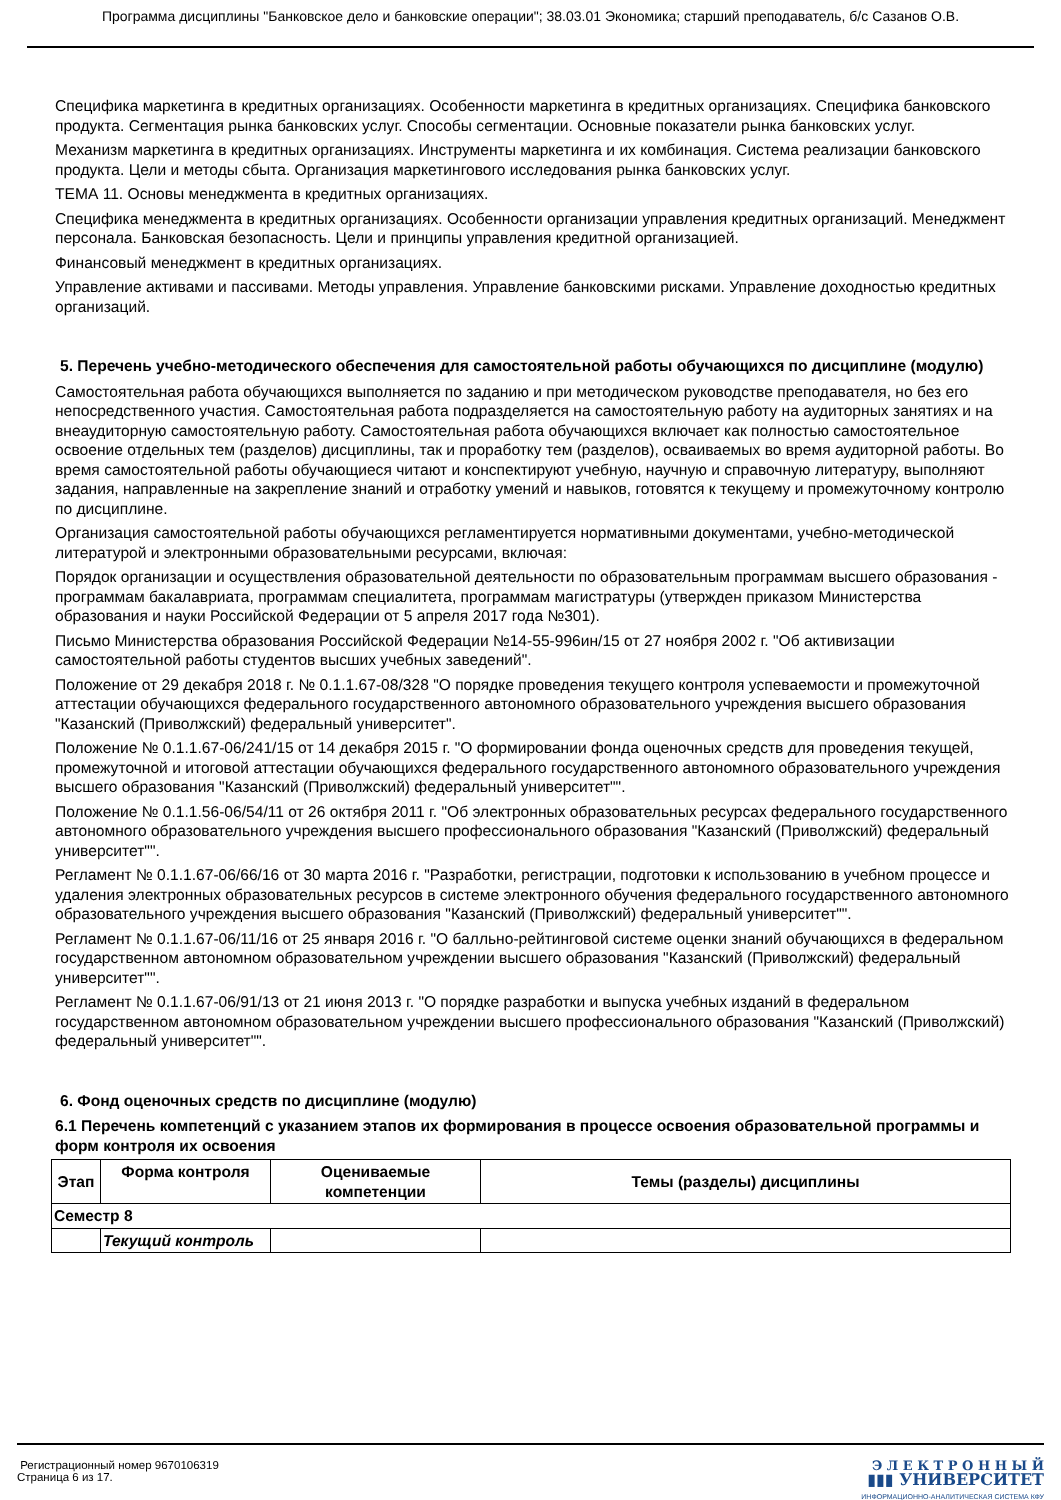Программа дисциплины "Банковское дело и банковские операции"; 38.03.01 Экономика; старший преподаватель, б/с Сазанов О.В.
Специфика маркетинга в кредитных организациях. Особенности маркетинга в кредитных организациях. Специфика банковского продукта. Сегментация рынка банковских услуг. Способы сегментации. Основные показатели рынка банковских услуг.
Механизм маркетинга в кредитных организациях. Инструменты маркетинга и их комбинация. Система реализации банковского продукта. Цели и методы сбыта. Организация маркетингового исследования рынка банковских услуг.
ТЕМА 11. Основы менеджмента в кредитных организациях.
Специфика менеджмента в кредитных организациях. Особенности организации управления кредитных организаций. Менеджмент персонала. Банковская безопасность. Цели и принципы управления кредитной организацией.
Финансовый менеджмент в кредитных организациях.
Управление активами и пассивами. Методы управления. Управление банковскими рисками. Управление доходностью кредитных организаций.
5. Перечень учебно-методического обеспечения для самостоятельной работы обучающихся по дисциплине (модулю)
Самостоятельная работа обучающихся выполняется по заданию и при методическом руководстве преподавателя, но без его непосредственного участия. Самостоятельная работа подразделяется на самостоятельную работу на аудиторных занятиях и на внеаудиторную самостоятельную работу. Самостоятельная работа обучающихся включает как полностью самостоятельное освоение отдельных тем (разделов) дисциплины, так и проработку тем (разделов), осваиваемых во время аудиторной работы. Во время самостоятельной работы обучающиеся читают и конспектируют учебную, научную и справочную литературу, выполняют задания, направленные на закрепление знаний и отработку умений и навыков, готовятся к текущему и промежуточному контролю по дисциплине.
Организация самостоятельной работы обучающихся регламентируется нормативными документами, учебно-методической литературой и электронными образовательными ресурсами, включая:
Порядок организации и осуществления образовательной деятельности по образовательным программам высшего образования - программам бакалавриата, программам специалитета, программам магистратуры (утвержден приказом Министерства образования и науки Российской Федерации от 5 апреля 2017 года №301).
Письмо Министерства образования Российской Федерации №14-55-996ин/15 от 27 ноября 2002 г. "Об активизации самостоятельной работы студентов высших учебных заведений".
Положение от 29 декабря 2018 г. № 0.1.1.67-08/328 "О порядке проведения текущего контроля успеваемости и промежуточной аттестации обучающихся федерального государственного автономного образовательного учреждения высшего образования "Казанский (Приволжский) федеральный университет".
Положение № 0.1.1.67-06/241/15 от 14 декабря 2015 г. "О формировании фонда оценочных средств для проведения текущей, промежуточной и итоговой аттестации обучающихся федерального государственного автономного образовательного учреждения высшего образования "Казанский (Приволжский) федеральный университет"".
Положение № 0.1.1.56-06/54/11 от 26 октября 2011 г. "Об электронных образовательных ресурсах федерального государственного автономного образовательного учреждения высшего профессионального образования "Казанский (Приволжский) федеральный университет"".
Регламент № 0.1.1.67-06/66/16 от 30 марта 2016 г. "Разработки, регистрации, подготовки к использованию в учебном процессе и удаления электронных образовательных ресурсов в системе электронного обучения федерального государственного автономного образовательного учреждения высшего образования "Казанский (Приволжский) федеральный университет"".
Регламент № 0.1.1.67-06/11/16 от 25 января 2016 г. "О балльно-рейтинговой системе оценки знаний обучающихся в федеральном государственном автономном образовательном учреждении высшего образования "Казанский (Приволжский) федеральный университет"".
Регламент № 0.1.1.67-06/91/13 от 21 июня 2013 г. "О порядке разработки и выпуска учебных изданий в федеральном государственном автономном образовательном учреждении высшего профессионального образования "Казанский (Приволжский) федеральный университет"".
6. Фонд оценочных средств по дисциплине (модулю)
6.1 Перечень компетенций с указанием этапов их формирования в процессе освоения образовательной программы и форм контроля их освоения
| Этап | Форма контроля | Оцениваемые компетенции | Темы (разделы) дисциплины |
| --- | --- | --- | --- |
| Семестр 8 | | | |
| | Текущий контроль | | |
Регистрационный номер 9670106319
Страница 6 из 17.
Э Л Е К Т Р О Н Н Ы Й
▮▮▮ УНИВЕРСИТЕТ
ИНФОРМАЦИОННО-АНАЛИТИЧЕСКАЯ СИСТЕМА КФУ